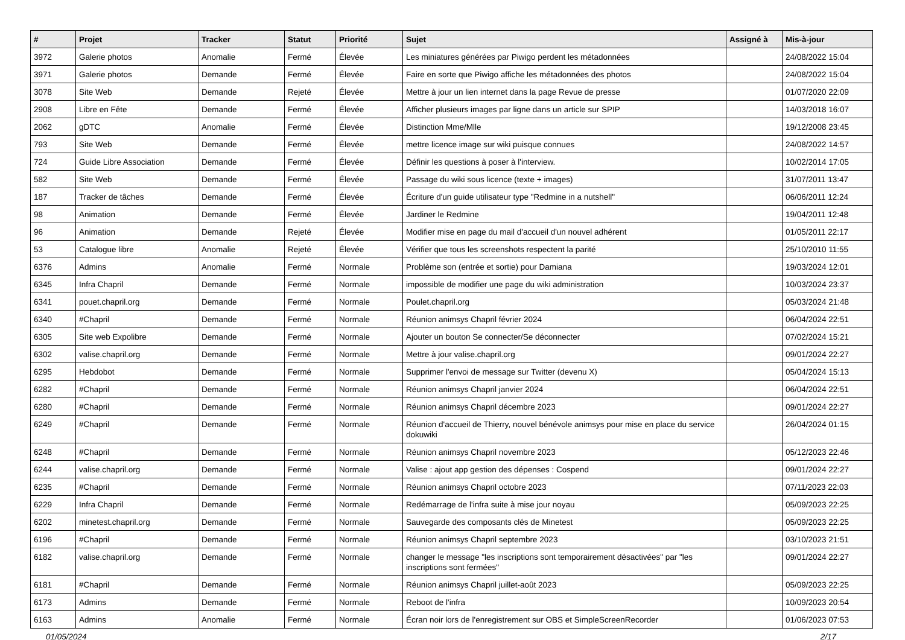| # | Projet | Tracker | Statut | Priorité | Sujet | Assigné à | Mis-à-jour |
| --- | --- | --- | --- | --- | --- | --- | --- |
| 3972 | Galerie photos | Anomalie | Fermé | Élevée | Les miniatures générées par Piwigo perdent les métadonnées | | 24/08/2022 15:04 |
| 3971 | Galerie photos | Demande | Fermé | Élevée | Faire en sorte que Piwigo affiche les métadonnées des photos | | 24/08/2022 15:04 |
| 3078 | Site Web | Demande | Rejeté | Élevée | Mettre à jour un lien internet dans la page Revue de presse | | 01/07/2020 22:09 |
| 2908 | Libre en Fête | Demande | Fermé | Élevée | Afficher plusieurs images par ligne dans un article sur SPIP | | 14/03/2018 16:07 |
| 2062 | gDTC | Anomalie | Fermé | Élevée | Distinction Mme/Mlle | | 19/12/2008 23:45 |
| 793 | Site Web | Demande | Fermé | Élevée | mettre licence image sur wiki puisque connues | | 24/08/2022 14:57 |
| 724 | Guide Libre Association | Demande | Fermé | Élevée | Définir les questions à poser à l'interview. | | 10/02/2014 17:05 |
| 582 | Site Web | Demande | Fermé | Élevée | Passage du wiki sous licence (texte + images) | | 31/07/2011 13:47 |
| 187 | Tracker de tâches | Demande | Fermé | Élevée | Écriture d'un guide utilisateur type "Redmine in a nutshell" | | 06/06/2011 12:24 |
| 98 | Animation | Demande | Fermé | Élevée | Jardiner le Redmine | | 19/04/2011 12:48 |
| 96 | Animation | Demande | Rejeté | Élevée | Modifier mise en page du mail d'accueil d'un nouvel adhérent | | 01/05/2011 22:17 |
| 53 | Catalogue libre | Anomalie | Rejeté | Élevée | Vérifier que tous les screenshots respectent la parité | | 25/10/2010 11:55 |
| 6376 | Admins | Anomalie | Fermé | Normale | Problème son (entrée et sortie) pour Damiana | | 19/03/2024 12:01 |
| 6345 | Infra Chapril | Demande | Fermé | Normale | impossible de modifier une page du wiki administration | | 10/03/2024 23:37 |
| 6341 | pouet.chapril.org | Demande | Fermé | Normale | Poulet.chapril.org | | 05/03/2024 21:48 |
| 6340 | #Chapril | Demande | Fermé | Normale | Réunion animsys Chapril février 2024 | | 06/04/2024 22:51 |
| 6305 | Site web Expolibre | Demande | Fermé | Normale | Ajouter un bouton Se connecter/Se déconnecter | | 07/02/2024 15:21 |
| 6302 | valise.chapril.org | Demande | Fermé | Normale | Mettre à jour valise.chapril.org | | 09/01/2024 22:27 |
| 6295 | Hebdobot | Demande | Fermé | Normale | Supprimer l'envoi de message sur Twitter (devenu X) | | 05/04/2024 15:13 |
| 6282 | #Chapril | Demande | Fermé | Normale | Réunion animsys Chapril janvier 2024 | | 06/04/2024 22:51 |
| 6280 | #Chapril | Demande | Fermé | Normale | Réunion animsys Chapril décembre 2023 | | 09/01/2024 22:27 |
| 6249 | #Chapril | Demande | Fermé | Normale | Réunion d'accueil de Thierry, nouvel bénévole animsys pour mise en place du service dokuwiki | | 26/04/2024 01:15 |
| 6248 | #Chapril | Demande | Fermé | Normale | Réunion animsys Chapril novembre 2023 | | 05/12/2023 22:46 |
| 6244 | valise.chapril.org | Demande | Fermé | Normale | Valise : ajout app gestion des dépenses : Cospend | | 09/01/2024 22:27 |
| 6235 | #Chapril | Demande | Fermé | Normale | Réunion animsys Chapril octobre 2023 | | 07/11/2023 22:03 |
| 6229 | Infra Chapril | Demande | Fermé | Normale | Redémarrage de l'infra suite à mise jour noyau | | 05/09/2023 22:25 |
| 6202 | minetest.chapril.org | Demande | Fermé | Normale | Sauvegarde des composants clés de Minetest | | 05/09/2023 22:25 |
| 6196 | #Chapril | Demande | Fermé | Normale | Réunion animsys Chapril septembre 2023 | | 03/10/2023 21:51 |
| 6182 | valise.chapril.org | Demande | Fermé | Normale | changer le message "les inscriptions sont temporairement désactivées" par "les inscriptions sont fermées" | | 09/01/2024 22:27 |
| 6181 | #Chapril | Demande | Fermé | Normale | Réunion animsys Chapril juillet-août 2023 | | 05/09/2023 22:25 |
| 6173 | Admins | Demande | Fermé | Normale | Reboot de l'infra | | 10/09/2023 20:54 |
| 6163 | Admins | Anomalie | Fermé | Normale | Écran noir lors de l'enregistrement sur OBS et SimpleScreenRecorder | | 01/06/2023 07:53 |
01/05/2024 2/17